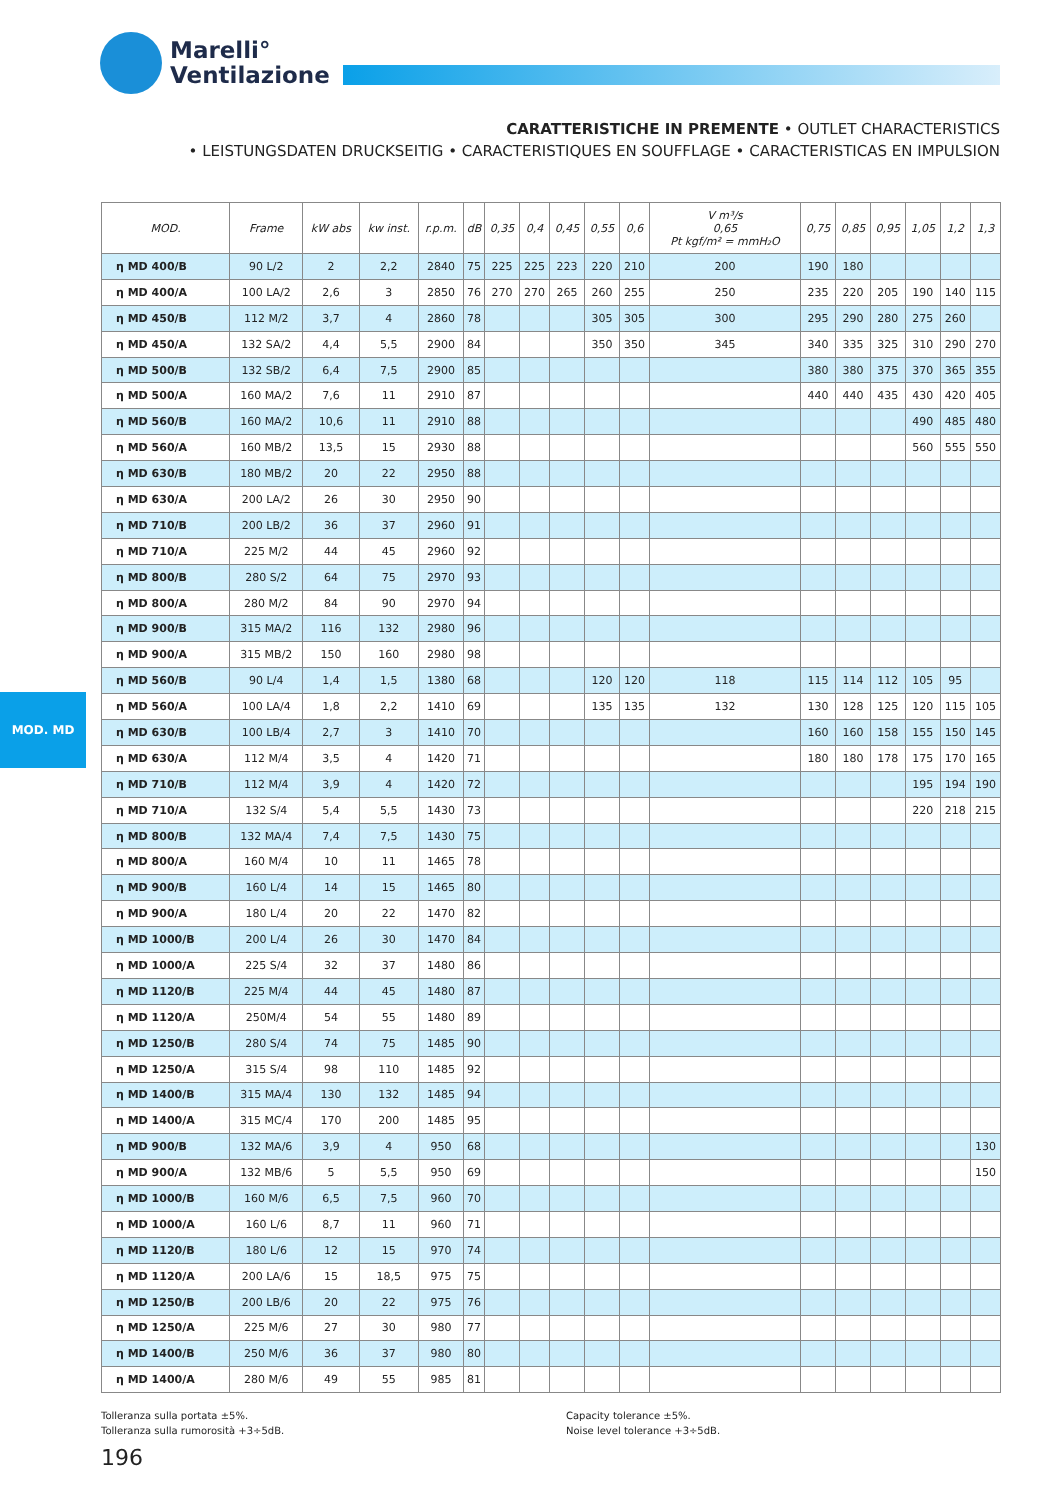Marelli°
Ventilazione
CARATTERISTICHE IN PREMENTE • OUTLET CHARACTERISTICS
• LEISTUNGSDATEN DRUCKSEITIG • CARACTERISTIQUES EN SOUFFLAGE • CARACTERISTICAS EN IMPULSION
MOD. MD
| MOD. | Frame | kW abs | kw inst. | r.p.m. | dB | 0,35 | 0,4 | 0,45 | 0,55 | 0,6 | V m³/s 0,65 Pt kgf/m² = mmH₂O | 0,75 | 0,85 | 0,95 | 1,05 | 1,2 | 1,3 |
| --- | --- | --- | --- | --- | --- | --- | --- | --- | --- | --- | --- | --- | --- | --- | --- | --- | --- |
| η MD 400/B | 90 L/2 | 2 | 2,2 | 2840 | 75 | 225 | 225 | 223 | 220 | 210 | 200 | 190 | 180 | | | | |
| η MD 400/A | 100 LA/2 | 2,6 | 3 | 2850 | 76 | 270 | 270 | 265 | 260 | 255 | 250 | 235 | 220 | 205 | 190 | 140 | 115 |
| η MD 450/B | 112 M/2 | 3,7 | 4 | 2860 | 78 | | | | 305 | 305 | 300 | 295 | 290 | 280 | 275 | 260 | |
| η MD 450/A | 132 SA/2 | 4,4 | 5,5 | 2900 | 84 | | | | 350 | 350 | 345 | 340 | 335 | 325 | 310 | 290 | 270 |
| η MD 500/B | 132 SB/2 | 6,4 | 7,5 | 2900 | 85 | | | | | | | 380 | 380 | 375 | 370 | 365 | 355 |
| η MD 500/A | 160 MA/2 | 7,6 | 11 | 2910 | 87 | | | | | | | 440 | 440 | 435 | 430 | 420 | 405 |
| η MD 560/B | 160 MA/2 | 10,6 | 11 | 2910 | 88 | | | | | | | | | | 490 | 485 | 480 |
| η MD 560/A | 160 MB/2 | 13,5 | 15 | 2930 | 88 | | | | | | | | | | 560 | 555 | 550 |
| η MD 630/B | 180 MB/2 | 20 | 22 | 2950 | 88 | | | | | | | | | | | | |
| η MD 630/A | 200 LA/2 | 26 | 30 | 2950 | 90 | | | | | | | | | | | | |
| η MD 710/B | 200 LB/2 | 36 | 37 | 2960 | 91 | | | | | | | | | | | | |
| η MD 710/A | 225 M/2 | 44 | 45 | 2960 | 92 | | | | | | | | | | | | |
| η MD 800/B | 280 S/2 | 64 | 75 | 2970 | 93 | | | | | | | | | | | | |
| η MD 800/A | 280 M/2 | 84 | 90 | 2970 | 94 | | | | | | | | | | | | |
| η MD 900/B | 315 MA/2 | 116 | 132 | 2980 | 96 | | | | | | | | | | | | |
| η MD 900/A | 315 MB/2 | 150 | 160 | 2980 | 98 | | | | | | | | | | | | |
| η MD 560/B | 90 L/4 | 1,4 | 1,5 | 1380 | 68 | | | | 120 | 120 | 118 | 115 | 114 | 112 | 105 | 95 | |
| η MD 560/A | 100 LA/4 | 1,8 | 2,2 | 1410 | 69 | | | | 135 | 135 | 132 | 130 | 128 | 125 | 120 | 115 | 105 |
| η MD 630/B | 100 LB/4 | 2,7 | 3 | 1410 | 70 | | | | | | | 160 | 160 | 158 | 155 | 150 | 145 |
| η MD 630/A | 112 M/4 | 3,5 | 4 | 1420 | 71 | | | | | | | 180 | 180 | 178 | 175 | 170 | 165 |
| η MD 710/B | 112 M/4 | 3,9 | 4 | 1420 | 72 | | | | | | | | | | 195 | 194 | 190 |
| η MD 710/A | 132 S/4 | 5,4 | 5,5 | 1430 | 73 | | | | | | | | | | 220 | 218 | 215 |
| η MD 800/B | 132 MA/4 | 7,4 | 7,5 | 1430 | 75 | | | | | | | | | | | | |
| η MD 800/A | 160 M/4 | 10 | 11 | 1465 | 78 | | | | | | | | | | | | |
| η MD 900/B | 160 L/4 | 14 | 15 | 1465 | 80 | | | | | | | | | | | | |
| η MD 900/A | 180 L/4 | 20 | 22 | 1470 | 82 | | | | | | | | | | | | |
| η MD 1000/B | 200 L/4 | 26 | 30 | 1470 | 84 | | | | | | | | | | | | |
| η MD 1000/A | 225 S/4 | 32 | 37 | 1480 | 86 | | | | | | | | | | | | |
| η MD 1120/B | 225 M/4 | 44 | 45 | 1480 | 87 | | | | | | | | | | | | |
| η MD 1120/A | 250M/4 | 54 | 55 | 1480 | 89 | | | | | | | | | | | | |
| η MD 1250/B | 280 S/4 | 74 | 75 | 1485 | 90 | | | | | | | | | | | | |
| η MD 1250/A | 315 S/4 | 98 | 110 | 1485 | 92 | | | | | | | | | | | | |
| η MD 1400/B | 315 MA/4 | 130 | 132 | 1485 | 94 | | | | | | | | | | | | |
| η MD 1400/A | 315 MC/4 | 170 | 200 | 1485 | 95 | | | | | | | | | | | | |
| η MD 900/B | 132 MA/6 | 3,9 | 4 | 950 | 68 | | | | | | | | | | | | 130 |
| η MD 900/A | 132 MB/6 | 5 | 5,5 | 950 | 69 | | | | | | | | | | | | 150 |
| η MD 1000/B | 160 M/6 | 6,5 | 7,5 | 960 | 70 | | | | | | | | | | | | |
| η MD 1000/A | 160 L/6 | 8,7 | 11 | 960 | 71 | | | | | | | | | | | | |
| η MD 1120/B | 180 L/6 | 12 | 15 | 970 | 74 | | | | | | | | | | | | |
| η MD 1120/A | 200 LA/6 | 15 | 18,5 | 975 | 75 | | | | | | | | | | | | |
| η MD 1250/B | 200 LB/6 | 20 | 22 | 975 | 76 | | | | | | | | | | | | |
| η MD 1250/A | 225 M/6 | 27 | 30 | 980 | 77 | | | | | | | | | | | | |
| η MD 1400/B | 250 M/6 | 36 | 37 | 980 | 80 | | | | | | | | | | | | |
| η MD 1400/A | 280 M/6 | 49 | 55 | 985 | 81 | | | | | | | | | | | | |
Tolleranza sulla portata ±5%.
Tolleranza sulla rumorosità +3÷5dB.
Capacity tolerance ±5%.
Noise level tolerance +3÷5dB.
196